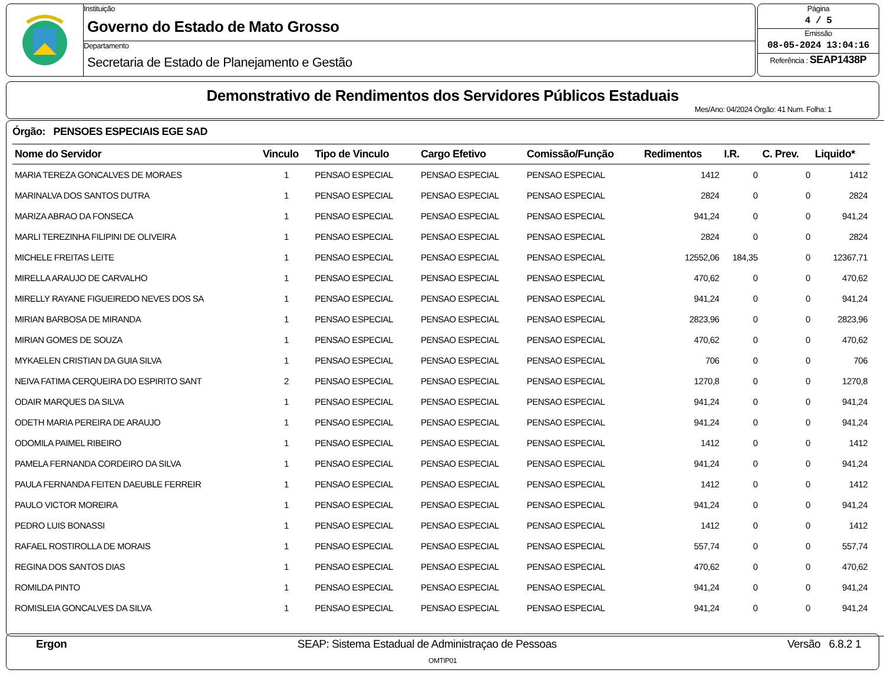Instituição
Governo do Estado de Mato Grosso
Departamento
Secretaria de Estado de Planejamento e Gestão
Página
4 / 5
Emissão
08-05-2024 13:04:16
Referência : SEAP1438P
Demonstrativo de Rendimentos dos Servidores Públicos Estaduais
Mes/Ano: 04/2024 Órgão: 41 Num. Folha: 1
Órgão: PENSOES ESPECIAIS EGE SAD
| Nome do Servidor | Vinculo | Tipo de Vinculo | Cargo Efetivo | Comissão/Função | Redimentos | I.R. | C. Prev. | Liquido* |
| --- | --- | --- | --- | --- | --- | --- | --- | --- |
| MARIA TEREZA GONCALVES DE MORAES | 1 | PENSAO ESPECIAL | PENSAO ESPECIAL | PENSAO ESPECIAL | 1412 | 0 | 0 | 1412 |
| MARINALVA DOS SANTOS DUTRA | 1 | PENSAO ESPECIAL | PENSAO ESPECIAL | PENSAO ESPECIAL | 2824 | 0 | 0 | 2824 |
| MARIZA ABRAO DA FONSECA | 1 | PENSAO ESPECIAL | PENSAO ESPECIAL | PENSAO ESPECIAL | 941,24 | 0 | 0 | 941,24 |
| MARLI TEREZINHA FILIPINI DE OLIVEIRA | 1 | PENSAO ESPECIAL | PENSAO ESPECIAL | PENSAO ESPECIAL | 2824 | 0 | 0 | 2824 |
| MICHELE FREITAS LEITE | 1 | PENSAO ESPECIAL | PENSAO ESPECIAL | PENSAO ESPECIAL | 12552,06 | 184,35 | 0 | 12367,71 |
| MIRELLA ARAUJO DE CARVALHO | 1 | PENSAO ESPECIAL | PENSAO ESPECIAL | PENSAO ESPECIAL | 470,62 | 0 | 0 | 470,62 |
| MIRELLY RAYANE FIGUEIREDO NEVES DOS SA | 1 | PENSAO ESPECIAL | PENSAO ESPECIAL | PENSAO ESPECIAL | 941,24 | 0 | 0 | 941,24 |
| MIRIAN BARBOSA DE MIRANDA | 1 | PENSAO ESPECIAL | PENSAO ESPECIAL | PENSAO ESPECIAL | 2823,96 | 0 | 0 | 2823,96 |
| MIRIAN GOMES DE SOUZA | 1 | PENSAO ESPECIAL | PENSAO ESPECIAL | PENSAO ESPECIAL | 470,62 | 0 | 0 | 470,62 |
| MYKAELEN CRISTIAN DA GUIA SILVA | 1 | PENSAO ESPECIAL | PENSAO ESPECIAL | PENSAO ESPECIAL | 706 | 0 | 0 | 706 |
| NEIVA FATIMA CERQUEIRA DO ESPIRITO SANT | 2 | PENSAO ESPECIAL | PENSAO ESPECIAL | PENSAO ESPECIAL | 1270,8 | 0 | 0 | 1270,8 |
| ODAIR MARQUES DA SILVA | 1 | PENSAO ESPECIAL | PENSAO ESPECIAL | PENSAO ESPECIAL | 941,24 | 0 | 0 | 941,24 |
| ODETH MARIA PEREIRA DE ARAUJO | 1 | PENSAO ESPECIAL | PENSAO ESPECIAL | PENSAO ESPECIAL | 941,24 | 0 | 0 | 941,24 |
| ODOMILA PAIMEL RIBEIRO | 1 | PENSAO ESPECIAL | PENSAO ESPECIAL | PENSAO ESPECIAL | 1412 | 0 | 0 | 1412 |
| PAMELA FERNANDA CORDEIRO DA SILVA | 1 | PENSAO ESPECIAL | PENSAO ESPECIAL | PENSAO ESPECIAL | 941,24 | 0 | 0 | 941,24 |
| PAULA FERNANDA FEITEN DAEUBLE FERREIR | 1 | PENSAO ESPECIAL | PENSAO ESPECIAL | PENSAO ESPECIAL | 1412 | 0 | 0 | 1412 |
| PAULO VICTOR MOREIRA | 1 | PENSAO ESPECIAL | PENSAO ESPECIAL | PENSAO ESPECIAL | 941,24 | 0 | 0 | 941,24 |
| PEDRO LUIS BONASSI | 1 | PENSAO ESPECIAL | PENSAO ESPECIAL | PENSAO ESPECIAL | 1412 | 0 | 0 | 1412 |
| RAFAEL ROSTIROLLA DE MORAIS | 1 | PENSAO ESPECIAL | PENSAO ESPECIAL | PENSAO ESPECIAL | 557,74 | 0 | 0 | 557,74 |
| REGINA DOS SANTOS DIAS | 1 | PENSAO ESPECIAL | PENSAO ESPECIAL | PENSAO ESPECIAL | 470,62 | 0 | 0 | 470,62 |
| ROMILDA PINTO | 1 | PENSAO ESPECIAL | PENSAO ESPECIAL | PENSAO ESPECIAL | 941,24 | 0 | 0 | 941,24 |
| ROMISLEIA GONCALVES DA SILVA | 1 | PENSAO ESPECIAL | PENSAO ESPECIAL | PENSAO ESPECIAL | 941,24 | 0 | 0 | 941,24 |
Ergon SEAP: Sistema Estadual de Administraçao de Pessoas Versão 6.8.2 1
OMTIP01